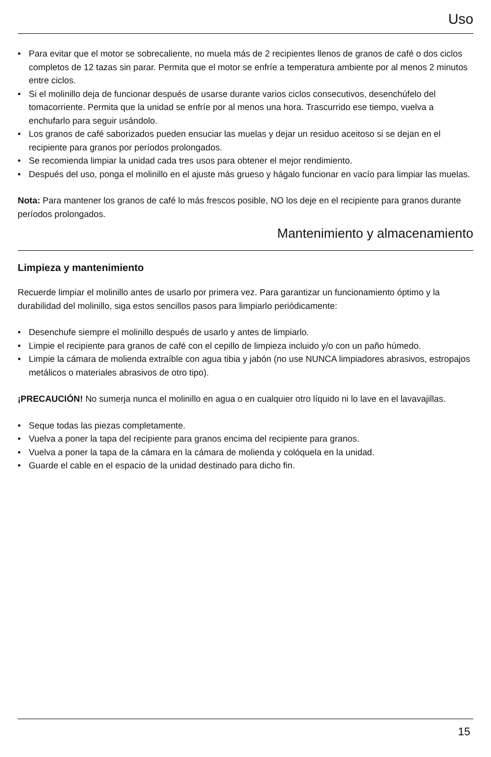Uso
• Para evitar que el motor se sobrecaliente, no muela más de 2 recipientes llenos de granos de café o dos ciclos completos de 12 tazas sin parar. Permita que el motor se enfríe a temperatura ambiente por al menos 2 minutos entre ciclos.
• Si el molinillo deja de funcionar después de usarse durante varios ciclos consecutivos, desenchúfelo del tomacorriente. Permita que la unidad se enfríe por al menos una hora. Trascurrido ese tiempo, vuelva a enchufarlo para seguir usándolo.
• Los granos de café saborizados pueden ensuciar las muelas y dejar un residuo aceitoso si se dejan en el recipiente para granos por períodos prolongados.
• Se recomienda limpiar la unidad cada tres usos para obtener el mejor rendimiento.
• Después del uso, ponga el molinillo en el ajuste más grueso y hágalo funcionar en vacío para limpiar las muelas.
Nota: Para mantener los granos de café lo más frescos posible, NO los deje en el recipiente para granos durante períodos prolongados.
Mantenimiento y almacenamiento
Limpieza y mantenimiento
Recuerde limpiar el molinillo antes de usarlo por primera vez. Para garantizar un funcionamiento óptimo y la durabilidad del molinillo, siga estos sencillos pasos para limpiarlo periódicamente:
• Desenchufe siempre el molinillo después de usarlo y antes de limpiarlo.
• Limpie el recipiente para granos de café con el cepillo de limpieza incluido y/o con un paño húmedo.
• Limpie la cámara de molienda extraíble con agua tibia y jabón (no use NUNCA limpiadores abrasivos, estropajos metálicos o materiales abrasivos de otro tipo).
¡PRECAUCIÓN! No sumerja nunca el molinillo en agua o en cualquier otro líquido ni lo lave en el lavavajillas.
• Seque todas las piezas completamente.
• Vuelva a poner la tapa del recipiente para granos encima del recipiente para granos.
• Vuelva a poner la tapa de la cámara en la cámara de molienda y colóquela en la unidad.
• Guarde el cable en el espacio de la unidad destinado para dicho fin.
15